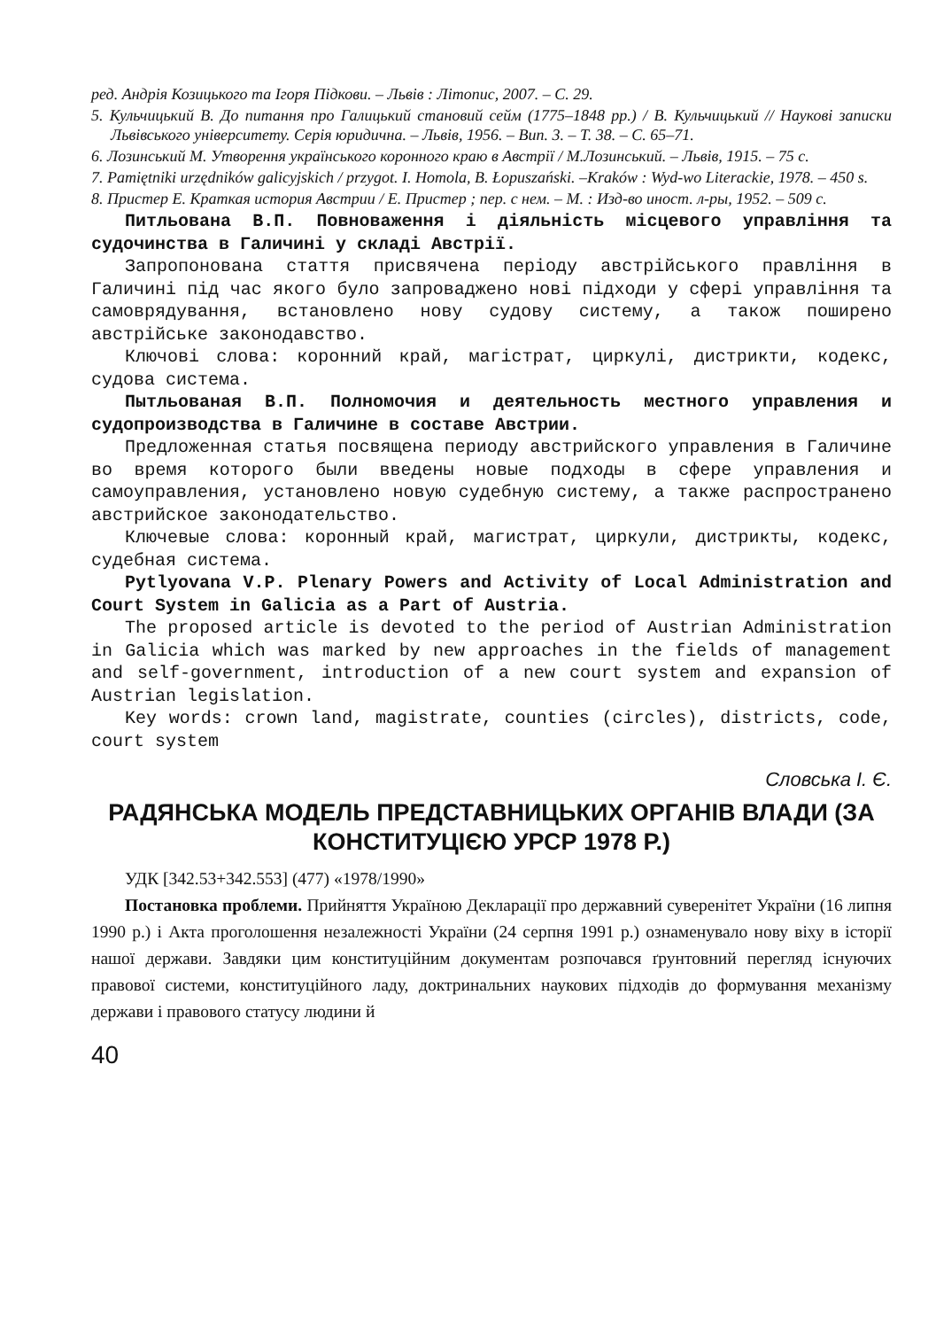ред. Андрія Козицького та Ігоря Підкови. – Львів : Літопис, 2007. – С. 29.
5. Кульчицький В. До питання про Галицький становий сейм (1775–1848 рр.) / В. Кульчицький // Наукові записки Львівського університету. Серія юридична. – Львів, 1956. – Вип. 3. – Т. 38. – С. 65–71.
6. Лозинський М. Утворення українського коронного краю в Австрії / М.Лозинський. – Львів, 1915. – 75 с.
7. Pamiętniki urzędników galicyjskich / przygot. I. Homola, B. Łopuszański. –Kraków : Wyd-wo Literackie, 1978. – 450 s.
8. Пристер Е. Краткая история Австрии / Е. Пристер ; пер. с нем. – М. : Изд-во иност. л-ры, 1952. – 509 с.
Питльована В.П. Повноваження і діяльність місцевого управління та судочинства в Галичині у складі Австрії.
Запропонована стаття присвячена періоду австрійського правління в Галичині під час якого було запроваджено нові підходи у сфері управління та самоврядування, встановлено нову судову систему, а також поширено австрійське законодавство.
Ключові слова: коронний край, магістрат, циркулі, дистрикти, кодекс, судова система.
Пытльованая В.П. Полномочия и деятельность местного управления и судопроизводства в Галичине в составе Австрии.
Предложенная статья посвящена периоду австрийского управления в Галичине во время которого были введены новые подходы в сфере управления и самоуправления, установлено новую судебную систему, а также распространено австрийское законодательство.
Ключевые слова: коронный край, магистрат, циркули, дистрикты, кодекс, судебная система.
Pytlyovana V.P. Plenary Powers and Activity of Local Administration and Court System in Galicia as a Part of Austria.
The proposed article is devoted to the period of Austrian Administration in Galicia which was marked by new approaches in the fields of management and self-government, introduction of a new court system and expansion of Austrian legislation.
Key words: crown land, magistrate, counties (circles), districts, code, court system
Словська І. Є.
РАДЯНСЬКА МОДЕЛЬ ПРЕДСТАВНИЦЬКИХ ОРГАНІВ ВЛАДИ (ЗА КОНСТИТУЦІЄЮ УРСР 1978 Р.)
УДК [342.53+342.553] (477) «1978/1990»
Постановка проблеми. Прийняття Україною Декларації про державний суверенітет України (16 липня 1990 р.) і Акта проголошення незалежності України (24 серпня 1991 р.) ознаменувало нову віху в історії нашої держави. Завдяки цим конституційним документам розпочався ґрунтовний перегляд існуючих правової системи, конституційного ладу, доктринальних наукових підходів до формування механізму держави і правового статусу людини й
40